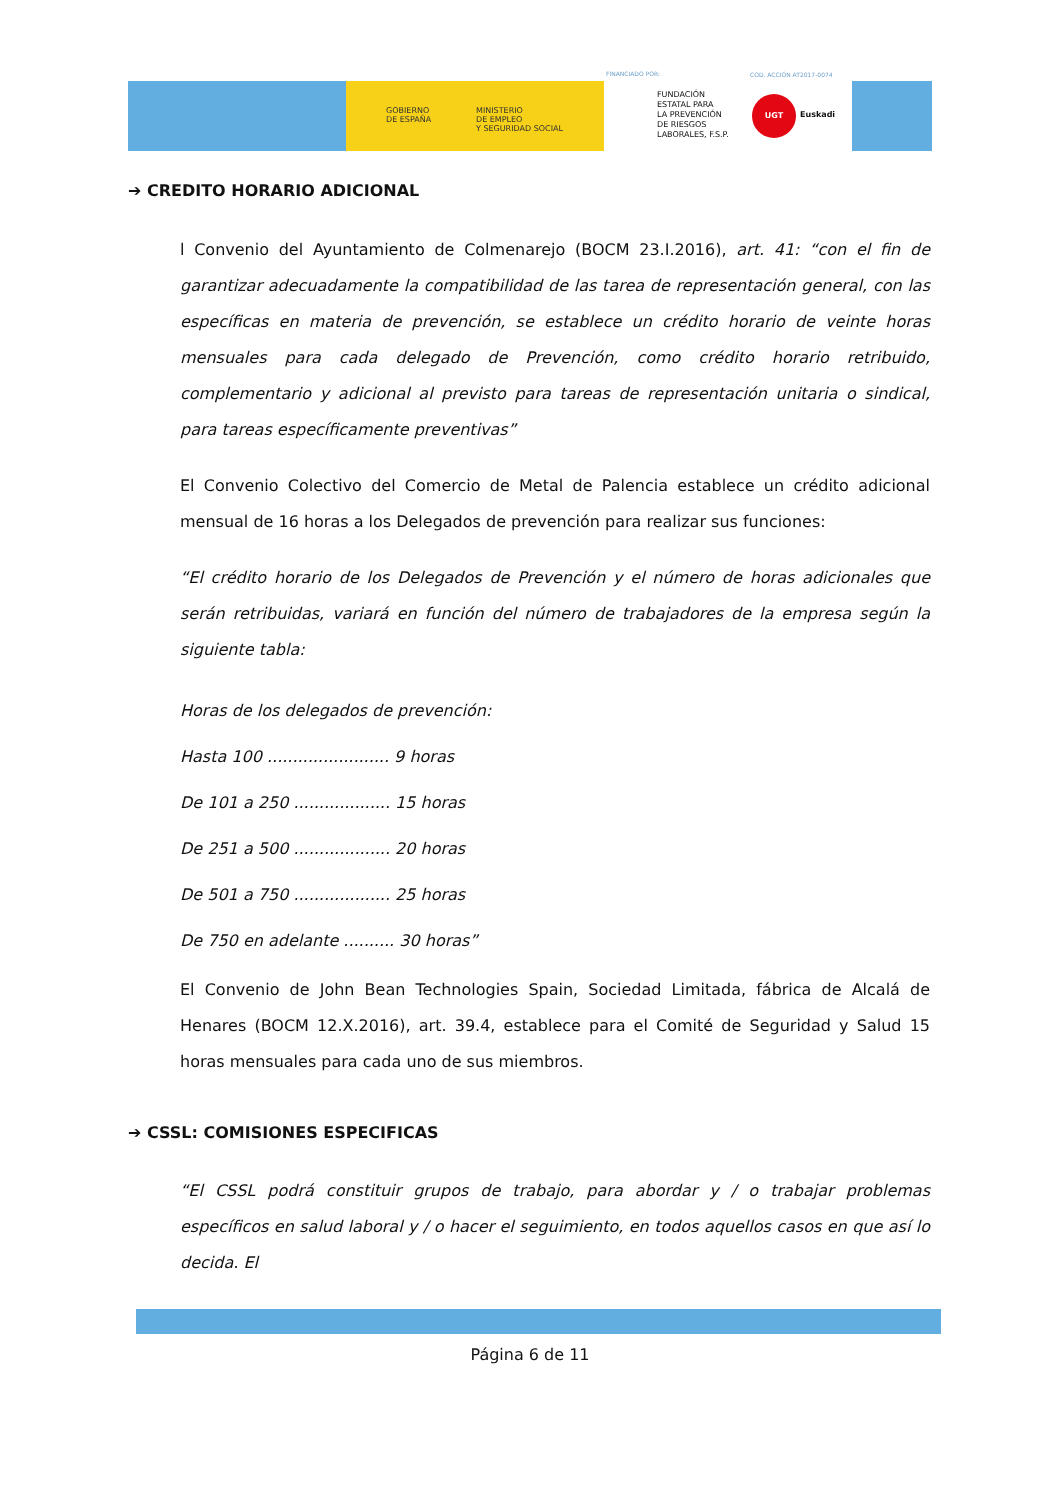GOBIERNO
DE ESPAÑA
MINISTERIO
DE EMPLEO
Y SEGURIDAD SOCIAL
FINANCIADO POR: COD. ACCIÓN AT2017-0074
FUNDACIÓN
ESTATAL PARA
LA PREVENCIÓN
DE RIESGOS
LABORALES, F.S.P.
UGT
Euskadi
➔ CREDITO HORARIO ADICIONAL
l Convenio del Ayuntamiento de Colmenarejo (BOCM 23.I.2016), art. 41: “con el fin de garantizar adecuadamente la compatibilidad de las tarea de representación general, con las específicas en materia de prevención, se establece un crédito horario de veinte horas mensuales para cada delegado de Prevención, como crédito horario retribuido, complementario y adicional al previsto para tareas de representación unitaria o sindical, para tareas específicamente preventivas”
El Convenio Colectivo del Comercio de Metal de Palencia establece un crédito adicional mensual de 16 horas a los Delegados de prevención para realizar sus funciones:
“El crédito horario de los Delegados de Prevención y el número de horas adicionales que serán retribuidas, variará en función del número de trabajadores de la empresa según la siguiente tabla:
Horas de los delegados de prevención:
Hasta 100 ........................ 9 horas
De 101 a 250 ................... 15 horas
De 251 a 500 ................... 20 horas
De 501 a 750 ................... 25 horas
De 750 en adelante .......... 30 horas”
El Convenio de John Bean Technologies Spain, Sociedad Limitada, fábrica de Alcalá de Henares (BOCM 12.X.2016), art. 39.4, establece para el Comité de Seguridad y Salud 15 horas mensuales para cada uno de sus miembros.
➔ CSSL: COMISIONES ESPECIFICAS
“El CSSL podrá constituir grupos de trabajo, para abordar y / o trabajar problemas específicos en salud laboral y / o hacer el seguimiento, en todos aquellos casos en que así lo decida. El
Página 6 de 11